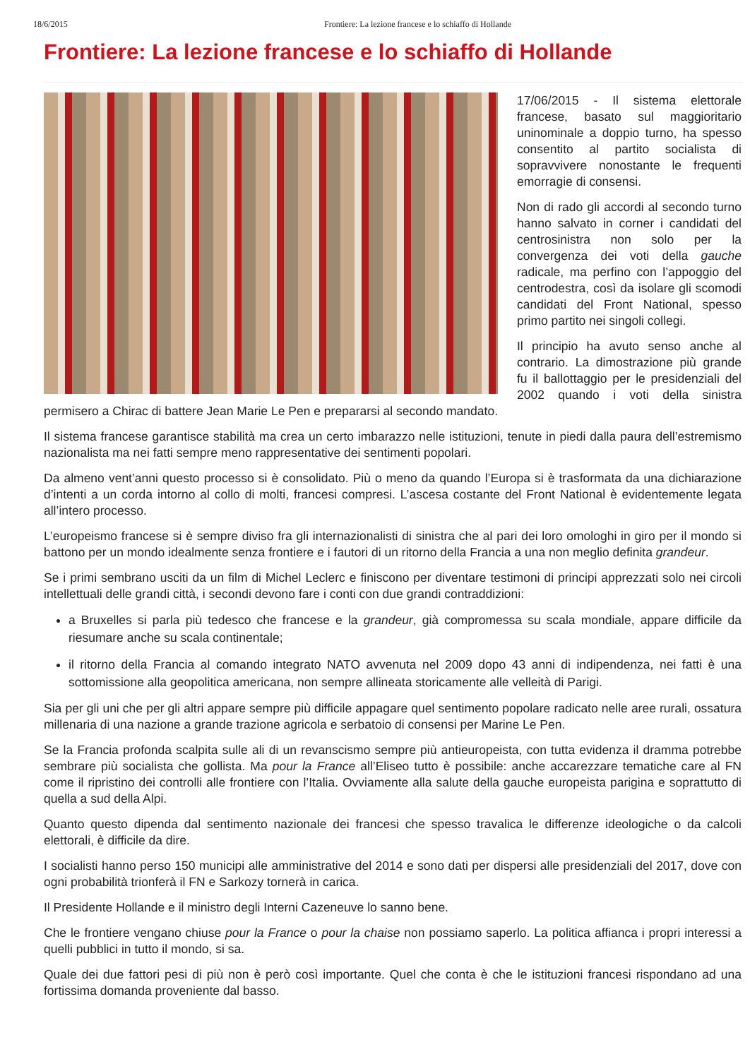18/6/2015 Frontiere: La lezione francese e lo schiaffo di Hollande
Frontiere: La lezione francese e lo schiaffo di Hollande
17/06/2015 - Il sistema elettorale francese, basato sul maggioritario uninominale a doppio turno, ha spesso consentito al partito socialista di sopravvivere nonostante le frequenti emorragie di consensi.
Non di rado gli accordi al secondo turno hanno salvato in corner i candidati del centrosinistra non solo per la convergenza dei voti della gauche radicale, ma perfino con l’appoggio del centrodestra, così da isolare gli scomodi candidati del Front National, spesso primo partito nei singoli collegi.
Il principio ha avuto senso anche al contrario. La dimostrazione più grande fu il ballottaggio per le presidenziali del 2002 quando i voti della sinistra permisero a Chirac di battere Jean Marie Le Pen e prepararsi al secondo mandato.
Il sistema francese garantisce stabilità ma crea un certo imbarazzo nelle istituzioni, tenute in piedi dalla paura dell’estremismo nazionalista ma nei fatti sempre meno rappresentative dei sentimenti popolari.
Da almeno vent’anni questo processo si è consolidato. Più o meno da quando l’Europa si è trasformata da una dichiarazione d’intenti a un corda intorno al collo di molti, francesi compresi. L’ascesa costante del Front National è evidentemente legata all’intero processo.
L’europeismo francese si è sempre diviso fra gli internazionalisti di sinistra che al pari dei loro omologhi in giro per il mondo si battono per un mondo idealmente senza frontiere e i fautori di un ritorno della Francia a una non meglio definita grandeur.
Se i primi sembrano usciti da un film di Michel Leclerc e finiscono per diventare testimoni di principi apprezzati solo nei circoli intellettuali delle grandi città, i secondi devono fare i conti con due grandi contraddizioni:
a Bruxelles si parla più tedesco che francese e la grandeur, già compromessa su scala mondiale, appare difficile da riesumare anche su scala continentale;
il ritorno della Francia al comando integrato NATO avvenuta nel 2009 dopo 43 anni di indipendenza, nei fatti è una sottomissione alla geopolitica americana, non sempre allineata storicamente alle velleità di Parigi.
Sia per gli uni che per gli altri appare sempre più difficile appagare quel sentimento popolare radicato nelle aree rurali, ossatura millenaria di una nazione a grande trazione agricola e serbatoio di consensi per Marine Le Pen.
Se la Francia profonda scalpita sulle ali di un revanscismo sempre più antieuropeista, con tutta evidenza il dramma potrebbe sembrare più socialista che gollista. Ma pour la France all’Eliseo tutto è possibile: anche accarezzare tematiche care al FN come il ripristino dei controlli alle frontiere con l’Italia. Ovviamente alla salute della gauche europeista parigina e soprattutto di quella a sud della Alpi.
Quanto questo dipenda dal sentimento nazionale dei francesi che spesso travalica le differenze ideologiche o da calcoli elettorali, è difficile da dire.
I socialisti hanno perso 150 municipi alle amministrative del 2014 e sono dati per dispersi alle presidenziali del 2017, dove con ogni probabilità trionferà il FN e Sarkozy tornerà in carica.
Il Presidente Hollande e il ministro degli Interni Cazeneuve lo sanno bene.
Che le frontiere vengano chiuse pour la France o pour la chaise non possiamo saperlo. La politica affianca i propri interessi a quelli pubblici in tutto il mondo, si sa.
Quale dei due fattori pesi di più non è però così importante. Quel che conta è che le istituzioni francesi rispondano ad una fortissima domanda proveniente dal basso.